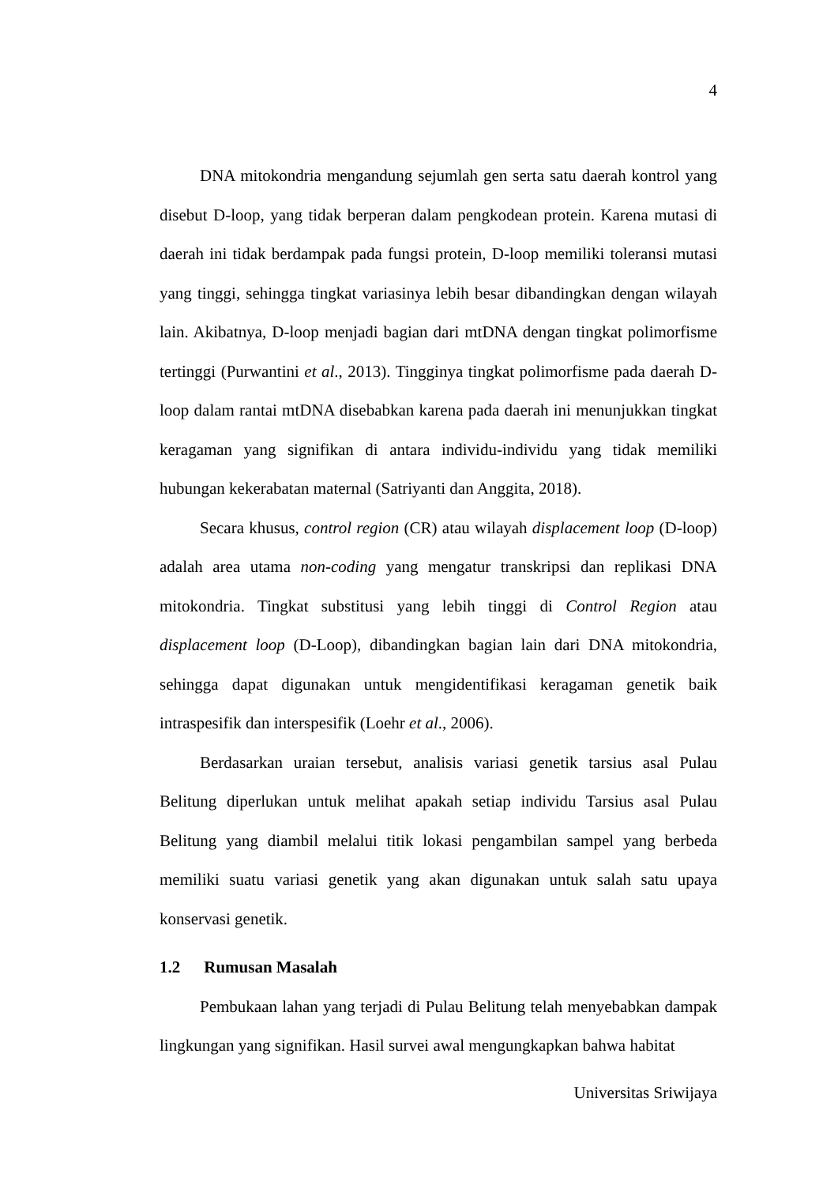4
DNA mitokondria mengandung sejumlah gen serta satu daerah kontrol yang disebut D-loop, yang tidak berperan dalam pengkodean protein. Karena mutasi di daerah ini tidak berdampak pada fungsi protein, D-loop memiliki toleransi mutasi yang tinggi, sehingga tingkat variasinya lebih besar dibandingkan dengan wilayah lain. Akibatnya, D-loop menjadi bagian dari mtDNA dengan tingkat polimorfisme tertinggi (Purwantini et al., 2013). Tingginya tingkat polimorfisme pada daerah D-loop dalam rantai mtDNA disebabkan karena pada daerah ini menunjukkan tingkat keragaman yang signifikan di antara individu-individu yang tidak memiliki hubungan kekerabatan maternal (Satriyanti dan Anggita, 2018).
Secara khusus, control region (CR) atau wilayah displacement loop (D-loop) adalah area utama non-coding yang mengatur transkripsi dan replikasi DNA mitokondria. Tingkat substitusi yang lebih tinggi di Control Region atau displacement loop (D-Loop), dibandingkan bagian lain dari DNA mitokondria, sehingga dapat digunakan untuk mengidentifikasi keragaman genetik baik intraspesifik dan interspesifik (Loehr et al., 2006).
Berdasarkan uraian tersebut, analisis variasi genetik tarsius asal Pulau Belitung diperlukan untuk melihat apakah setiap individu Tarsius asal Pulau Belitung yang diambil melalui titik lokasi pengambilan sampel yang berbeda memiliki suatu variasi genetik yang akan digunakan untuk salah satu upaya konservasi genetik.
1.2 Rumusan Masalah
Pembukaan lahan yang terjadi di Pulau Belitung telah menyebabkan dampak lingkungan yang signifikan. Hasil survei awal mengungkapkan bahwa habitat
Universitas Sriwijaya